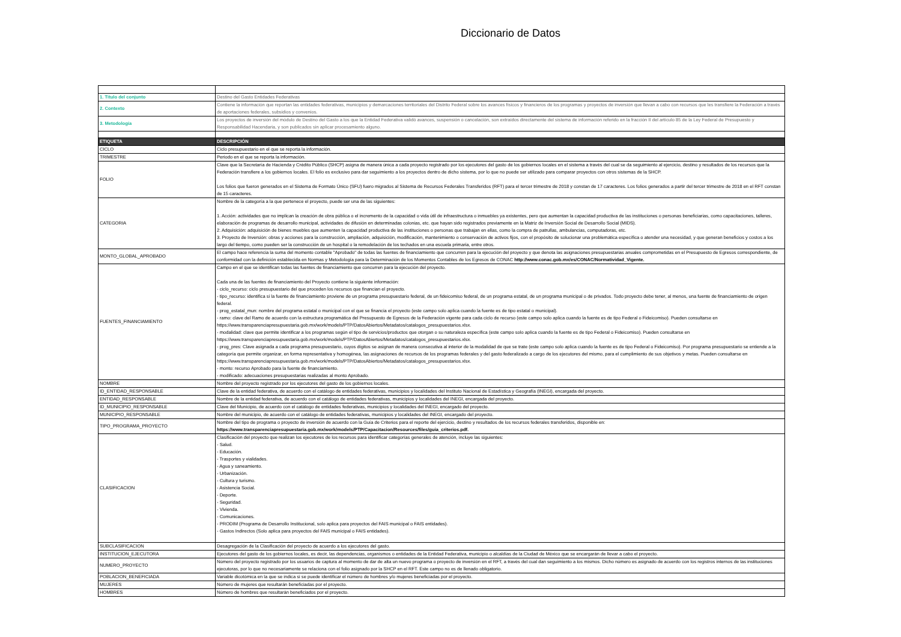Diccionario de Datos
| 1. Título del conjunto | Destino del Gasto Entidades Federativas |
| 2. Contexto | Contiene la información que reportan las entidades federativas, municipios y demarcaciones territoriales del Distrito Federal sobre los avances físicos y financieros de los programas y proyectos de inversión que llevan a cabo con recursos que les transfiere la Federación a través de aportaciones federales, subsidios y convenios. |
| 3. Metodología | Los proyectos de inversión del módulo de Destino del Gasto a los que la Entidad Federativa validó avances, suspensión o cancelación, son extraídos directamente del sistema de información referido en la fracción II del artículo 85 de la Ley Federal de Presupuesto y Responsabilidad Hacendaria, y son publicados sin aplicar procesamiento alguno. |
| ETIQUETA | DESCRIPCIÓN |
| CICLO | Ciclo presupuestario en el que se reporta la información. |
| TRIMESTRE | Periodo en el que se reporta la información. |
| FOLIO | Clave que la Secretaría de Hacienda y Crédito Público (SHCP) asigna de manera única a cada proyecto registrado por los ejecutores del gasto de los gobiernos locales en el sistema a través del cual se da seguimiento al ejercicio, destino y resultados de los recursos que la Federación transfiere a los gobiernos locales. El folio es exclusivo para dar seguimiento a los proyectos dentro de dicho sistema, por lo que no puede ser utilizado para comparar proyectos con otros sistemas de la SHCP. Los folios que fueron generados en el Sistema de Formato Único (SFU) fuero migrados al Sistema de Recursos Federales Transferidos (RFT) para el tercer trimestre de 2018 y constan de 17 caracteres. Los folios generados a partir del tercer trimestre de 2018 en el RFT constan de 15 caracteres. |
| CATEGORIA | Nombre de la categoría a la que pertenece el proyecto, puede ser una de las siguientes: 1. Acción: actividades que no implican la creación de obra pública o el incremento de la capacidad o vida útil de infraestructura o inmuebles ya existentes, pero que aumentan la capacidad productiva de las instituciones o personas beneficiarias, como capacitaciones, talleres, elaboración de programas de desarrollo municipal, actividades de difusión en determinadas colonias, etc. que hayan sido registrados previamente en la Matriz de Inversión Social de Desarrollo Social (MIDS). 2. Adquisición: adquisición de bienes muebles que aumenten la capacidad productiva de las instituciones o personas que trabajan en ellas, como la compra de patrullas, ambulancias, computadoras, etc. 3. Proyecto de Inversión: obras y acciones para la construcción, ampliación, adquisición, modificación, mantenimiento o conservación de activos fijos, con el propósito de solucionar una problemática específica o atender una necesidad, y que generan beneficios y costos a los largo del tiempo, como pueden ser la construcción de un hospital o la remodelación de los techados en una escuela primaria, entre otros. |
| MONTO_GLOBAL_APROBADO | El campo hace referencia la suma del momento contable "Aprobado" de todas las fuentes de financiamiento que concurren para la ejecución del proyecto y que denota las asignaciones presupuestarias anuales comprometidas en el Presupuesto de Egresos correspondiente, de conformidad con la definición establecida en Normas y Metodología para la Determinación de los Momentos Contables de los Egresos de CONAC http://www.conac.gob.mx/es/CONAC/Normatividad_Vigente. |
| FUENTES_FINANCIAMIENTO | Campo en el que se identifican todas las fuentes de financiamiento que concurren para la ejecución del proyecto. Cada una de las fuentes de financiamiento del Proyecto contiene la siguiente información: - ciclo_recurso: ciclo presupuestario del que proceden los recursos que financian el proyecto. - tipo_recurso: identifica si la fuente de financiamiento proviene de un programa presupuestario federal, de un fideicomiso federal, de un programa estatal, de un programa municipal o de privados. Todo proyecto debe tener, al menos, una fuente de financiamiento de origen federal. - prog_estatal_mun: nombre del programa estatal o municipal con el que se financia el proyecto (este campo solo aplica cuando la fuente es de tipo estatal o municipal). - ramo: clave del Ramo de acuerdo con la estructura programática del Presupuesto de Egresos de la Federación vigente para cada ciclo de recurso (este campo solo aplica cuando la fuente es de tipo Federal o Fideicomiso). Pueden consultarse en https://www.transparenciapresupuestaria.gob.mx/work/models/PTP/DatosAbiertos/Metadatos/catalogos_presupuestarios.xlsx. - modalidad: clave que permite identificar a los programas según el tipo de servicios/productos que otorgan o su naturaleza específica (este campo solo aplica cuando la fuente es de tipo Federal o Fideicomiso). Pueden consultarse en https://www.transparenciapresupuestaria.gob.mx/work/models/PTP/DatosAbiertos/Metadatos/catalogos_presupuestarios.xlsx. - prog_pres: Clave asignada a cada programa presupuestario, cuyos dígitos se asignan de manera consecutiva al interior de la modalidad de que se trate (este campo solo aplica cuando la fuente es de tipo Federal o Fideicomiso). Por programa presupuestario se entiende a la categoría que permite organizar, en forma representativa y homogénea, las asignaciones de recursos de los programas federales y del gasto federalizado a cargo de los ejecutores del mismo, para el cumplimiento de sus objetivos y metas. Pueden consultarse en https://www.transparenciapresupuestaria.gob.mx/work/models/PTP/DatosAbiertos/Metadatos/catalogos_presupuestarios.xlsx. - monto: recurso Aprobado para la fuente de financiamiento. - modificado: adecuaciones presupuestarias realizadas al monto Aprobado. |
| NOMBRE | Nombre del proyecto registrado por los ejecutores del gasto de los gobiernos locales. |
| ID_ENTIDAD_RESPONSABLE | Clave de la entidad federativa, de acuerdo con el catálogo de entidades federativas, municipios y localidades del Instituto Nacional de Estadística y Geografía (INEGI), encargada del proyecto. |
| ENTIDAD_RESPONSABLE | Nombre de la entidad federativa, de acuerdo con el catálogo de entidades federativas, municipios y localidades del INEGI, encargada del proyecto. |
| ID_MUNICIPIO_RESPONSABLE | Clave del Municipio, de acuerdo con el catálogo de entidades federativas, municipios y localidades del INEGI, encargado del proyecto. |
| MUNICIPIO_RESPONSABLE | Nombre del municipio, de acuerdo con el catálogo de entidades federativas, municipios y localidades del INEGI, encargado del proyecto. |
| TIPO_PROGRAMA_PROYECTO | Nombre del tipo de programa o proyecto de inversión de acuerdo con la Guía de Criterios para el reporte del ejercicio, destino y resultados de los recursos federales transferidos, disponible en: https://www.transparenciapresupuestaria.gob.mx/work/models/PTP/Capacitacion/Resources/files/guia_criterios.pdf. |
| CLASIFICACION | Clasificación del proyecto que realizan los ejecutores de los recursos para identificar categorías generales de atención, incluye las siguientes: - Salud. - Educación. - Trasportes y vialidades. - Agua y saneamiento. - Urbanización. - Cultura y turismo. - Asistencia Social. - Deporte. - Seguridad. - Vivienda. - Comunicaciones. - PRODIM (Programa de Desarrollo Institucional, solo aplica para proyectos del FAIS municipal o FAIS entidades). - Gastos Indirectos (Solo aplica para proyectos del FAIS municipal o FAIS entidades). |
| SUBCLASIFICACION | Desagregación de la Clasificación del proyecto de acuerdo a los ejecutores del gasto. |
| INSTITUCION_EJECUTORA | Ejecutores del gasto de los gobiernos locales, es decir, las dependencias, organismos o entidades de la Entidad Federativa, municipio o alcaldías de la Ciudad de México que se encargarán de llevar a cabo el proyecto. |
| NUMERO_PROYECTO | Número del proyecto registrado por los usuarios de captura al momento de dar de alta un nuevo programa o proyecto de inversión en el RFT, a través del cual dan seguimiento a los mismos. Dicho número es asignado de acuerdo con los registros internos de las instituciones ejecutoras, por lo que no necesariamente se relaciona con el folio asignado por la SHCP en el RFT. Este campo no es de llenado obligatorio. |
| POBLACION_BENEFICIADA | Variable dicotómica en la que se indica si se puede identificar el número de hombres y/o mujeres beneficiadas por el proyecto. |
| MUJERES | Número de mujeres que resultarán beneficiadas por el proyecto. |
| HOMBRES | Número de hombres que resultarán beneficiados por el proyecto. |